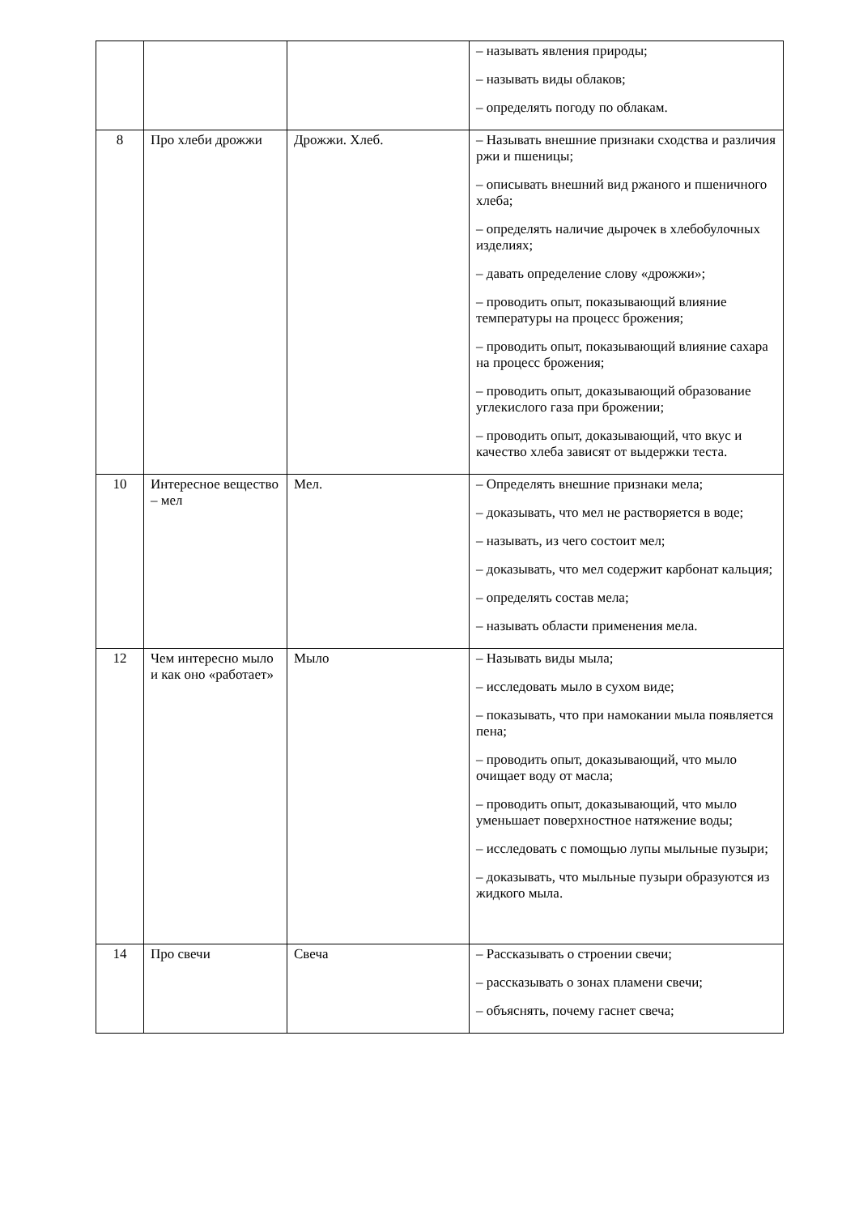| | | | – называть явления природы; – называть виды облаков; – определять погоду по облакам. |
| 8 | Про хлеби дрожжи | Дрожжи. Хлеб. | – Называть внешние признаки сходства и различия ржи и пшеницы; – описывать внешний вид ржаного и пшеничного хлеба; – определять наличие дырочек в хлебобулочных изделиях; – давать определение слову «дрожжи»; – проводить опыт, показывающий влияние температуры на процесс брожения; – проводить опыт, показывающий влияние сахара на процесс брожения; – проводить опыт, доказывающий образование углекислого газа при брожении; – проводить опыт, доказывающий, что вкус и качество хлеба зависят от выдержки теста. |
| 10 | Интересное вещество – мел | Мел. | – Определять внешние признаки мела; – доказывать, что мел не растворяется в воде; – называть, из чего состоит мел; – доказывать, что мел содержит карбонат кальция; – определять состав мела; – называть области применения мела. |
| 12 | Чем интересно мыло и как оно «работает» | Мыло | – Называть виды мыла; – исследовать мыло в сухом виде; – показывать, что при намокании мыла появляется пена; – проводить опыт, доказывающий, что мыло очищает воду от масла; – проводить опыт, доказывающий, что мыло уменьшает поверхностное натяжение воды; – исследовать с помощью лупы мыльные пузыри; – доказывать, что мыльные пузыри образуются из жидкого мыла. |
| 14 | Про свечи | Свеча | – Рассказывать о строении свечи; – рассказывать о зонах пламени свечи; – объяснять, почему гаснет свеча; |